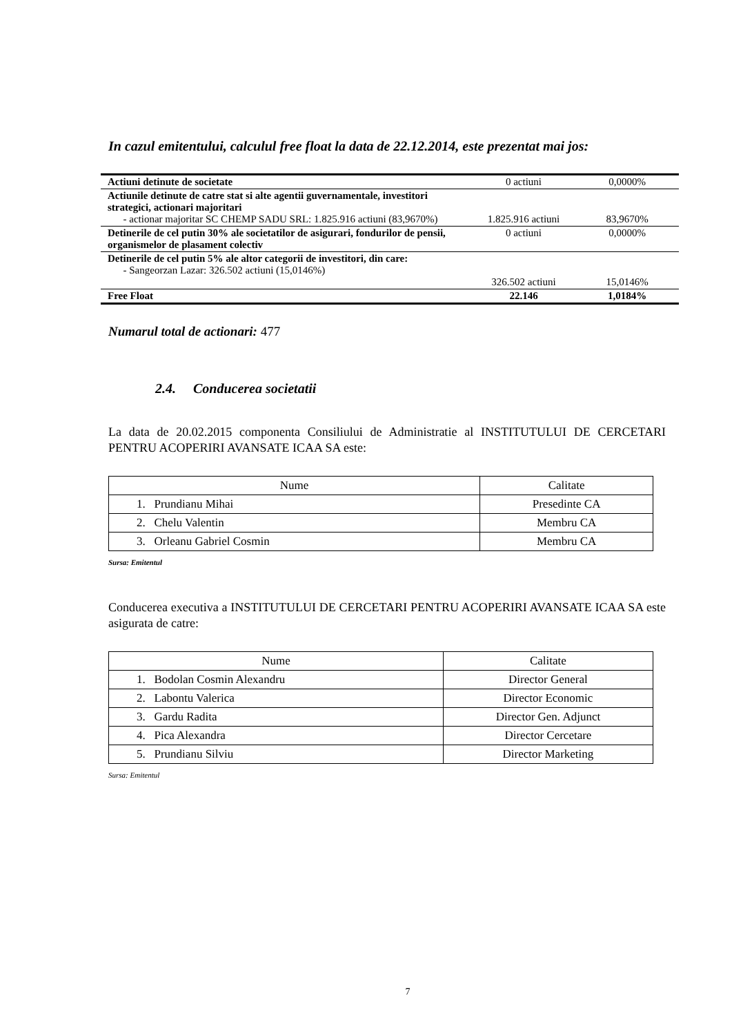In cazul emitentului, calculul free float la data de 22.12.2014, este prezentat mai jos:
| Actiuni detinute de societate | 0 actiuni | 0,0000% |
| Actiunile detinute de catre stat si alte agentii guvernamentale, investitori strategici, actionari majoritari - actionar majoritar SC CHEMP SADU SRL: 1.825.916 actiuni (83,9670%) | 1.825.916 actiuni | 83,9670% |
| Detinerile de cel putin 30% ale societatilor de asigurari, fondurilor de pensii, organismelor de plasament colectiv | 0 actiuni | 0,0000% |
| Detinerile de cel putin 5% ale altor categorii de investitori, din care: - Sangeorzan Lazar: 326.502 actiuni (15,0146%) | 326.502 actiuni | 15,0146% |
| Free Float | 22.146 | 1,0184% |
Numarul total de actionari: 477
2.4. Conducerea societatii
La data de 20.02.2015 componenta Consiliului de Administratie al INSTITUTULUI DE CERCETARI PENTRU ACOPERIRI AVANSATE ICAA SA este:
| Nume | Calitate |
| --- | --- |
| 1. Prundianu Mihai | Presedinte CA |
| 2. Chelu Valentin | Membru CA |
| 3. Orleanu Gabriel Cosmin | Membru CA |
Sursa: Emitentul
Conducerea executiva a INSTITUTULUI DE CERCETARI PENTRU ACOPERIRI AVANSATE ICAA SA este asigurata de catre:
| Nume | Calitate |
| --- | --- |
| 1. Bodolan Cosmin Alexandru | Director General |
| 2. Labontu Valerica | Director Economic |
| 3. Gardu Radita | Director Gen. Adjunct |
| 4. Pica Alexandra | Director Cercetare |
| 5. Prundianu Silviu | Director Marketing |
Sursa: Emitentul
7